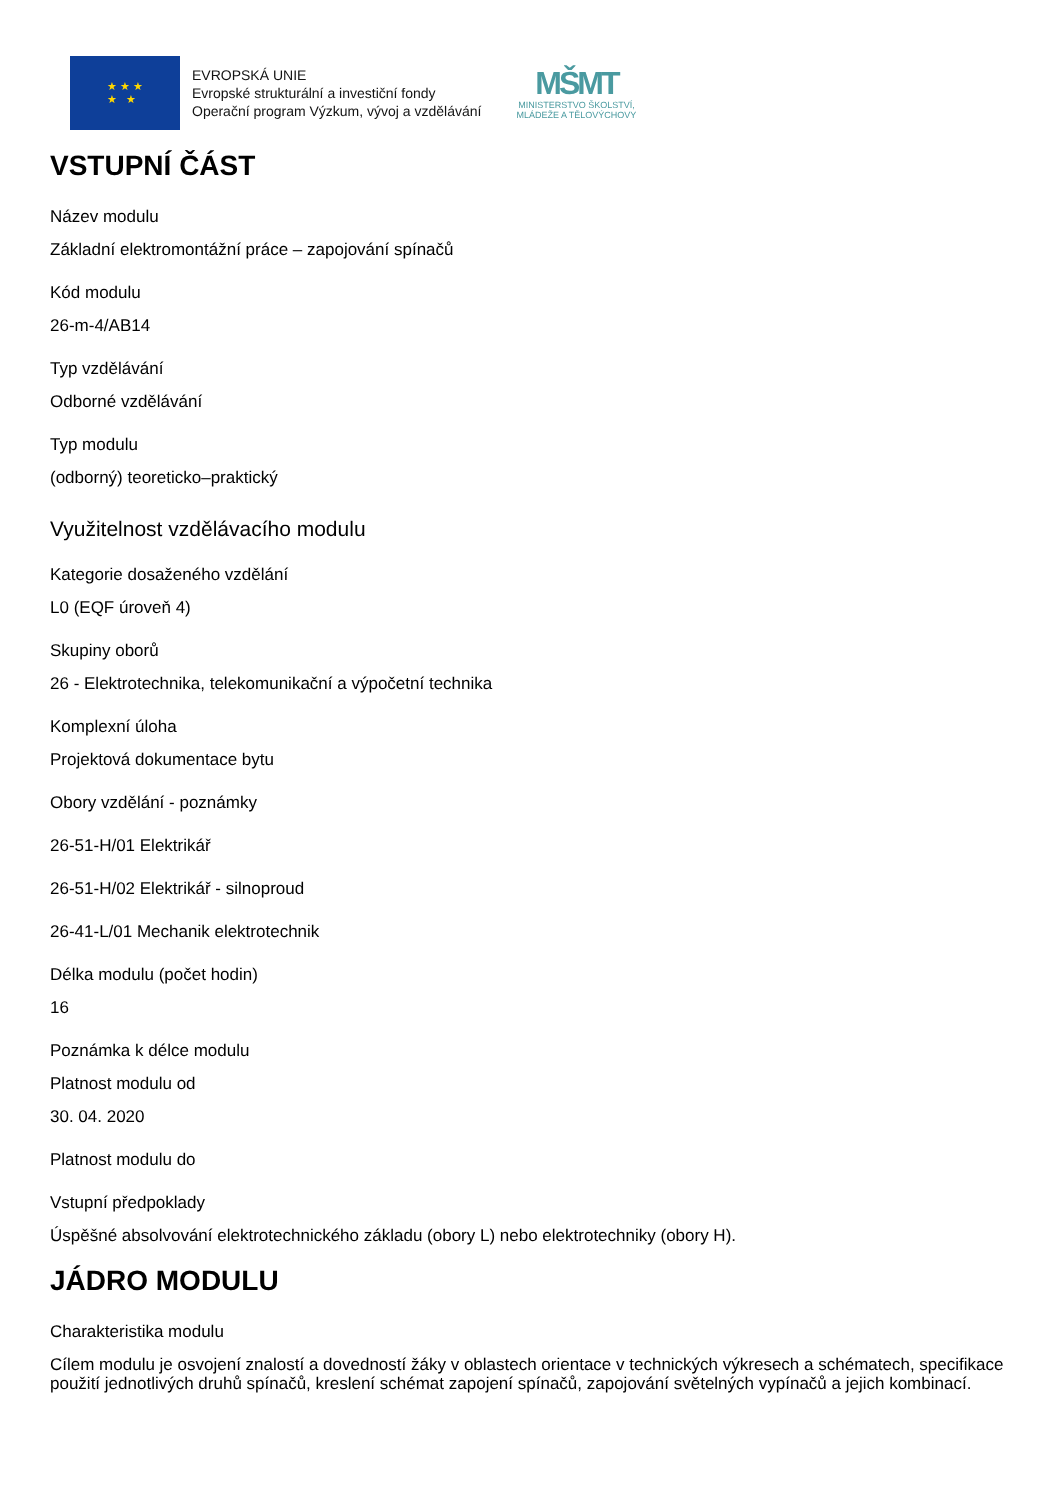★ ★ ★
★ ★
EVROPSKÁ UNIE
Evropské strukturální a investiční fondy
Operační program Výzkum, vývoj a vzdělávání
MŠMT
MINISTERSTVO ŠKOLSTVÍ,
MLÁDEŽE A TĚLOVÝCHOVY
VSTUPNÍ ČÁST
Název modulu
Základní elektromontážní práce – zapojování spínačů
Kód modulu
26-m-4/AB14
Typ vzdělávání
Odborné vzdělávání
Typ modulu
(odborný) teoreticko–praktický
Využitelnost vzdělávacího modulu
Kategorie dosaženého vzdělání
L0 (EQF úroveň 4)
Skupiny oborů
26 - Elektrotechnika, telekomunikační a výpočetní technika
Komplexní úloha
Projektová dokumentace bytu
Obory vzdělání - poznámky
26-51-H/01 Elektrikář
26-51-H/02 Elektrikář - silnoproud
26-41-L/01 Mechanik elektrotechnik
Délka modulu (počet hodin)
16
Poznámka k délce modulu
Platnost modulu od
30. 04. 2020
Platnost modulu do
Vstupní předpoklady
Úspěšné absolvování elektrotechnického základu (obory L) nebo elektrotechniky (obory H).
JÁDRO MODULU
Charakteristika modulu
Cílem modulu je osvojení znalostí a dovedností žáky v oblastech orientace v technických výkresech a schématech, specifikace použití jednotlivých druhů spínačů, kreslení schémat zapojení spínačů, zapojování světelných vypínačů a jejich kombinací.